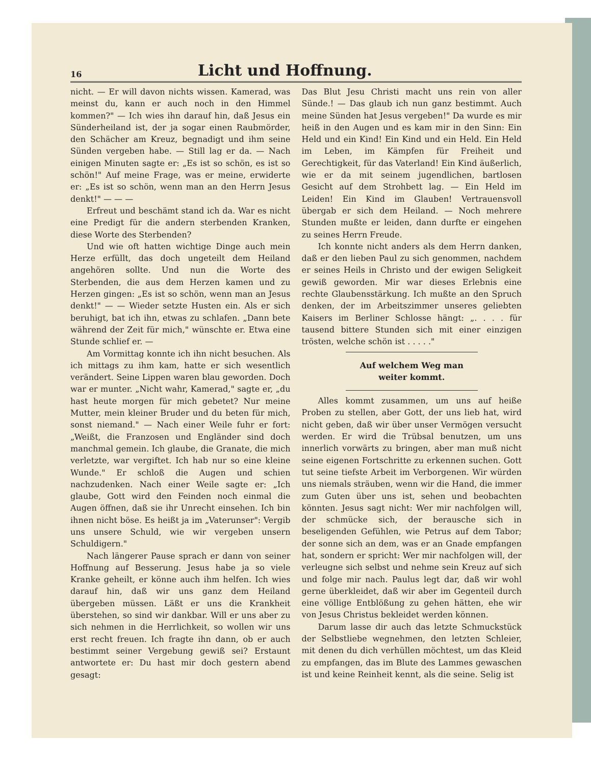16
Licht und Hoffnung.
nicht. — Er will davon nichts wissen. Kamerad, was meinst du, kann er auch noch in den Himmel kommen?" — Ich wies ihn darauf hin, daß Jesus ein Sünderheiland ist, der ja sogar einen Raubmörder, den Schächer am Kreuz, begnadigt und ihm seine Sünden vergeben habe. — Still lag er da. — Nach einigen Minuten sagte er: „Es ist so schön, es ist so schön!" Auf meine Frage, was er meine, erwiderte er: „Es ist so schön, wenn man an den Herrn Jesus denkt!" — — —
Erfreut und beschämt stand ich da. War es nicht eine Predigt für die andern sterbenden Kranken, diese Worte des Sterbenden?
Und wie oft hatten wichtige Dinge auch mein Herze erfüllt, das doch ungeteilt dem Heiland angehören sollte. Und nun die Worte des Sterbenden, die aus dem Herzen kamen und zu Herzen gingen: „Es ist so schön, wenn man an Jesus denkt!" — — Wieder setzte Husten ein. Als er sich beruhigt, bat ich ihn, etwas zu schlafen. „Dann bete während der Zeit für mich," wünschte er. Etwa eine Stunde schlief er. —
Am Vormittag konnte ich ihn nicht besuchen. Als ich mittags zu ihm kam, hatte er sich wesentlich verändert. Seine Lippen waren blau geworden. Doch war er munter. „Nicht wahr, Kamerad," sagte er, „du hast heute morgen für mich gebetet? Nur meine Mutter, mein kleiner Bruder und du beten für mich, sonst niemand." — Nach einer Weile fuhr er fort: „Weißt, die Franzosen und Engländer sind doch manchmal gemein. Ich glaube, die Granate, die mich verletzte, war vergiftet. Ich hab nur so eine kleine Wunde." Er schloß die Augen und schien nachzudenken. Nach einer Weile sagte er: „Ich glaube, Gott wird den Feinden noch einmal die Augen öffnen, daß sie ihr Unrecht einsehen. Ich bin ihnen nicht böse. Es heißt ja im „Vaterunser": Vergib uns unsere Schuld, wie wir vergeben unsern Schuldigern."
Nach längerer Pause sprach er dann von seiner Hoffnung auf Besserung. Jesus habe ja so viele Kranke geheilt, er könne auch ihm helfen. Ich wies darauf hin, daß wir uns ganz dem Heiland übergeben müssen. Läßt er uns die Krankheit überstehen, so sind wir dankbar. Will er uns aber zu sich nehmen in die Herrlichkeit, so wollen wir uns erst recht freuen. Ich fragte ihn dann, ob er auch bestimmt seiner Vergebung gewiß sei? Erstaunt antwortete er: Du hast mir doch gestern abend gesagt:
Das Blut Jesu Christi macht uns rein von aller Sünde.! — Das glaub ich nun ganz bestimmt. Auch meine Sünden hat Jesus vergeben!" Da wurde es mir heiß in den Augen und es kam mir in den Sinn: Ein Held und ein Kind! Ein Kind und ein Held. Ein Held im Leben, im Kämpfen für Freiheit und Gerechtigkeit, für das Vaterland! Ein Kind äußerlich, wie er da mit seinem jugendlichen, bartlosen Gesicht auf dem Strohbett lag. — Ein Held im Leiden! Ein Kind im Glauben! Vertrauensvoll übergab er sich dem Heiland. — Noch mehrere Stunden mußte er leiden, dann durfte er eingehen zu seines Herrn Freude.
Ich konnte nicht anders als dem Herrn danken, daß er den lieben Paul zu sich genommen, nachdem er seines Heils in Christo und der ewigen Seligkeit gewiß geworden. Mir war dieses Erlebnis eine rechte Glaubensstärkung. Ich mußte an den Spruch denken, der im Arbeitszimmer unseres geliebten Kaisers im Berliner Schlosse hängt: „. . . . für tausend bittere Stunden sich mit einer einzigen trösten, welche schön ist . . . . ."
Auf welchem Weg man weiter kommt.
Alles kommt zusammen, um uns auf heiße Proben zu stellen, aber Gott, der uns lieb hat, wird nicht geben, daß wir über unser Vermögen versucht werden. Er wird die Trübsal benutzen, um uns innerlich vorwärts zu bringen, aber man muß nicht seine eigenen Fortschritte zu erkennen suchen. Gott tut seine tiefste Arbeit im Verborgenen. Wir würden uns niemals sträuben, wenn wir die Hand, die immer zum Guten über uns ist, sehen und beobachten könnten. Jesus sagt nicht: Wer mir nachfolgen will, der schmücke sich, der berausche sich in beseligenden Gefühlen, wie Petrus auf dem Tabor; der sonne sich an dem, was er an Gnade empfangen hat, sondern er spricht: Wer mir nachfolgen will, der verleugne sich selbst und nehme sein Kreuz auf sich und folge mir nach. Paulus legt dar, daß wir wohl gerne überkleidet, daß wir aber im Gegenteil durch eine völlige Entblößung zu gehen hätten, ehe wir von Jesus Christus bekleidet werden können.
Darum lasse dir auch das letzte Schmuckstück der Selbstliebe wegnehmen, den letzten Schleier, mit denen du dich verhüllen möchtest, um das Kleid zu empfangen, das im Blute des Lammes gewaschen ist und keine Reinheit kennt, als die seine. Selig ist